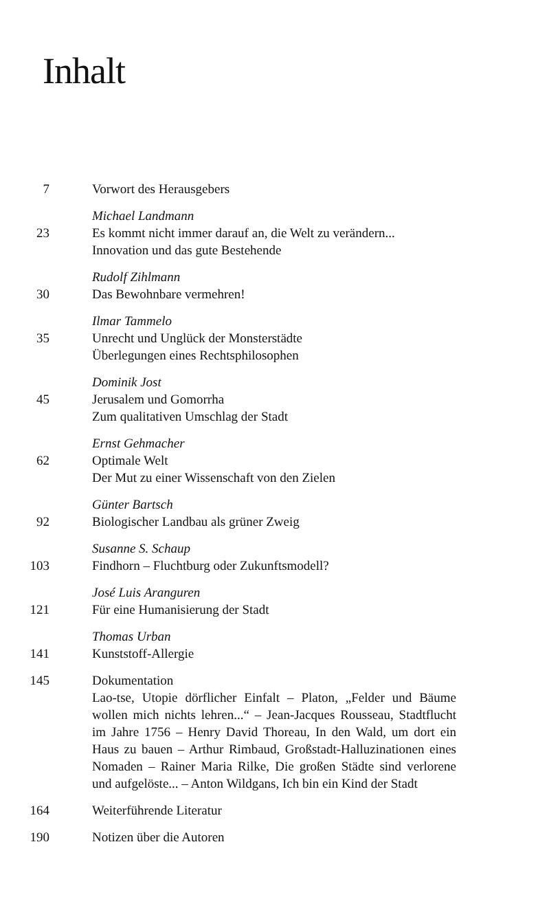Inhalt
7 Vorwort des Herausgebers
23 Michael Landmann
Es kommt nicht immer darauf an, die Welt zu verändern...
Innovation und das gute Bestehende
30 Rudolf Zihlmann
Das Bewohnbare vermehren!
35 Ilmar Tammelo
Unrecht und Unglück der Monsterstädte
Überlegungen eines Rechtsphilosophen
45 Dominik Jost
Jerusalem und Gomorrha
Zum qualitativen Umschlag der Stadt
62 Ernst Gehmacher
Optimale Welt
Der Mut zu einer Wissenschaft von den Zielen
92 Günter Bartsch
Biologischer Landbau als grüner Zweig
103 Susanne S. Schaup
Findhorn – Fluchtburg oder Zukunftsmodell?
121 José Luis Aranguren
Für eine Humanisierung der Stadt
141 Thomas Urban
Kunststoff-Allergie
145 Dokumentation
Lao-tse, Utopie dörflicher Einfalt – Platon, „Felder und Bäume wollen mich nichts lehren...“ – Jean-Jacques Rousseau, Stadtflucht im Jahre 1756 – Henry David Thoreau, In den Wald, um dort ein Haus zu bauen – Arthur Rimbaud, Großstadt-Halluzinationen eines Nomaden – Rainer Maria Rilke, Die großen Städte sind verlorene und aufgelöste... – Anton Wildgans, Ich bin ein Kind der Stadt
164 Weiterführende Literatur
190 Notizen über die Autoren